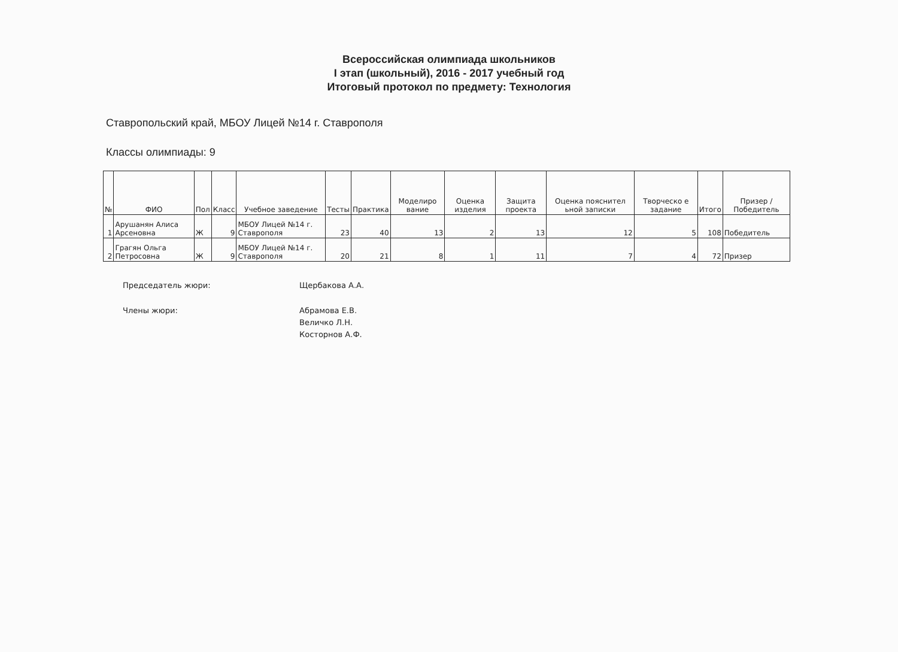Всероссийская олимпиада школьников
I этап (школьный), 2016 - 2017 учебный год
Итоговый протокол по предмету: Технология
Ставропольский край, МБОУ Лицей №14 г. Ставрополя
Классы олимпиады: 9
| № | ФИО | Пол | Класс | Учебное заведение | Тесты | Практика | Моделиро вание | Оценка изделия | Защита проекта | Оценка пояснител ьной записки | Творческо е задание | Итого | Призер / Победитель |
| --- | --- | --- | --- | --- | --- | --- | --- | --- | --- | --- | --- | --- | --- |
| 1 | Арушанян Алиса Арсеновна | Ж | 9 | МБОУ Лицей №14 г. Ставрополя | 23 | 40 | 13 | 2 | 13 | 12 | 5 | 108 | Победитель |
| 2 | Грагян Ольга Петросовна | Ж | 9 | МБОУ Лицей №14 г. Ставрополя | 20 | 21 | 8 | 1 | 11 | 7 | 4 | 72 | Призер |
Председатель жюри:
Щербакова А.А.
Члены жюри:
Абрамова Е.В.
Величко Л.Н.
Косторнов А.Ф.